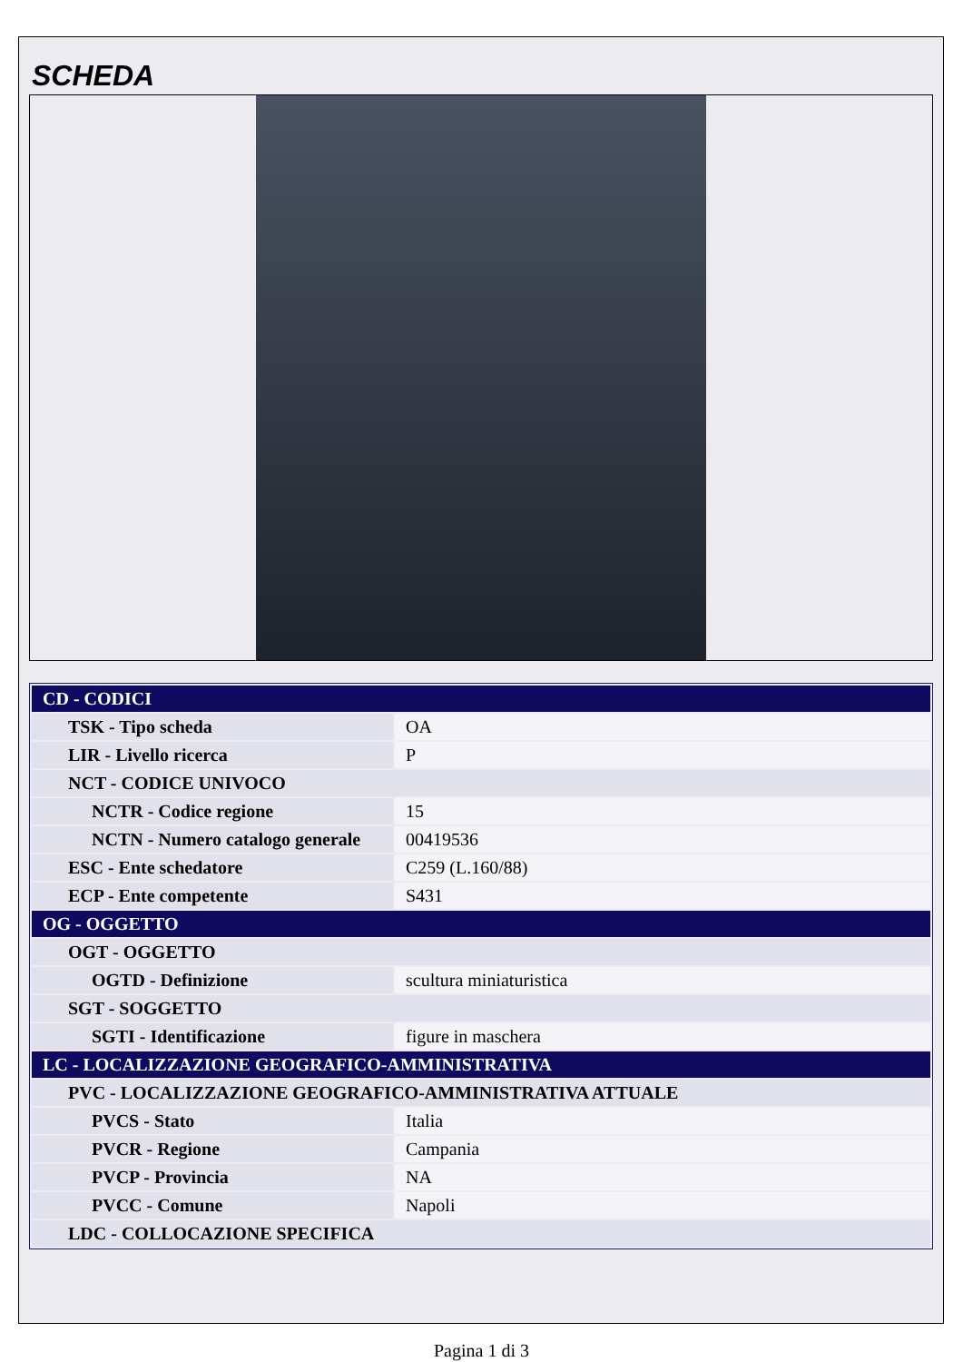SCHEDA
| CD - CODICI | |
| TSK - Tipo scheda | OA |
| LIR - Livello ricerca | P |
| NCT - CODICE UNIVOCO | |
| NCTR - Codice regione | 15 |
| NCTN - Numero catalogo generale | 00419536 |
| ESC - Ente schedatore | C259 (L.160/88) |
| ECP - Ente competente | S431 |
| OG - OGGETTO | |
| OGT - OGGETTO | |
| OGTD - Definizione | scultura miniaturistica |
| SGT - SOGGETTO | |
| SGTI - Identificazione | figure in maschera |
| LC - LOCALIZZAZIONE GEOGRAFICO-AMMINISTRATIVA | |
| PVC - LOCALIZZAZIONE GEOGRAFICO-AMMINISTRATIVA ATTUALE | |
| PVCS - Stato | Italia |
| PVCR - Regione | Campania |
| PVCP - Provincia | NA |
| PVCC - Comune | Napoli |
| LDC - COLLOCAZIONE SPECIFICA | |
Pagina 1 di 3